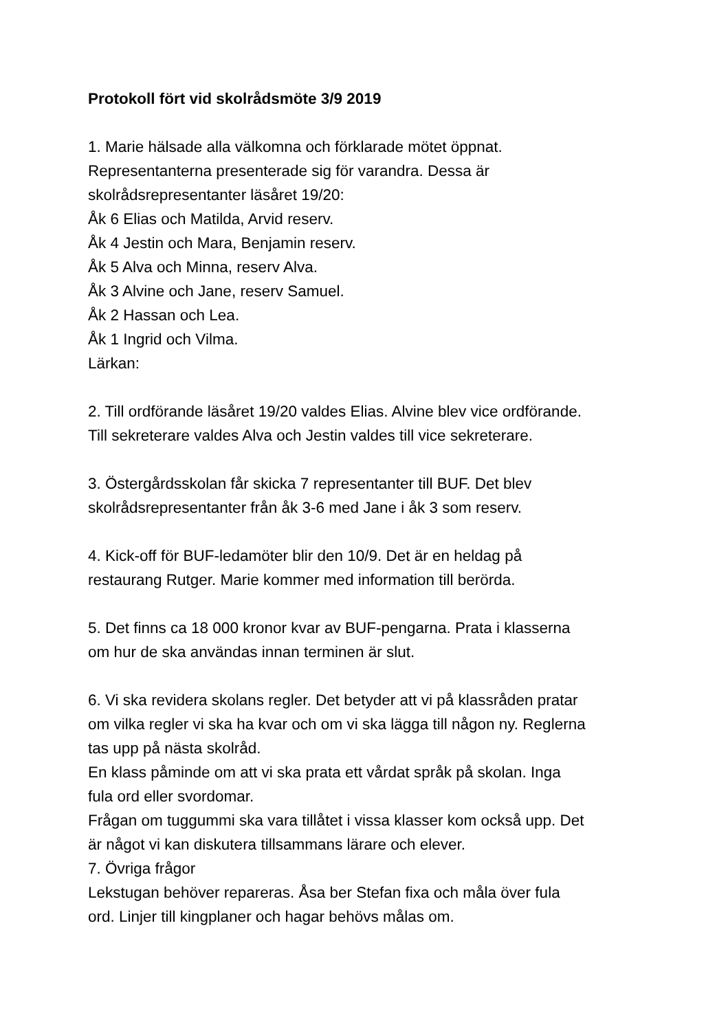Protokoll fört vid skolrådsmöte 3/9 2019
1. Marie hälsade alla välkomna och förklarade mötet öppnat.
Representanterna presenterade sig för varandra. Dessa är
skolrådsrepresentanter läsåret 19/20:
Åk 6 Elias och Matilda, Arvid reserv.
Åk 4 Jestin och Mara, Benjamin reserv.
Åk 5 Alva och Minna, reserv Alva.
Åk 3 Alvine och Jane, reserv Samuel.
Åk 2 Hassan och Lea.
Åk 1 Ingrid och Vilma.
Lärkan:
2. Till ordförande läsåret 19/20 valdes Elias. Alvine blev vice ordförande.
Till sekreterare valdes Alva och Jestin valdes till vice sekreterare.
3. Östergårdsskolan får skicka 7 representanter till BUF. Det blev
skolrådsrepresentanter från åk 3-6 med Jane i åk 3 som reserv.
4. Kick-off för BUF-ledamöter blir den 10/9. Det är en heldag på
restaurang Rutger. Marie kommer med information till berörda.
5. Det finns ca 18 000 kronor kvar av BUF-pengarna. Prata i klasserna
om hur de ska användas innan terminen är slut.
6. Vi ska revidera skolans regler. Det betyder att vi på klassråden pratar
om vilka regler vi ska ha kvar och om vi ska lägga till någon ny. Reglerna
tas upp på nästa skolråd.
En klass påminde om att vi ska prata ett vårdat språk på skolan. Inga
fula ord eller svordomar.
Frågan om tuggummi ska vara tillåtet i vissa klasser kom också upp. Det
är något vi kan diskutera tillsammans lärare och elever.
7. Övriga frågor
Lekstugan behöver repareras. Åsa ber Stefan fixa och måla över fula
ord. Linjer till kingplaner och hagar behövs målas om.